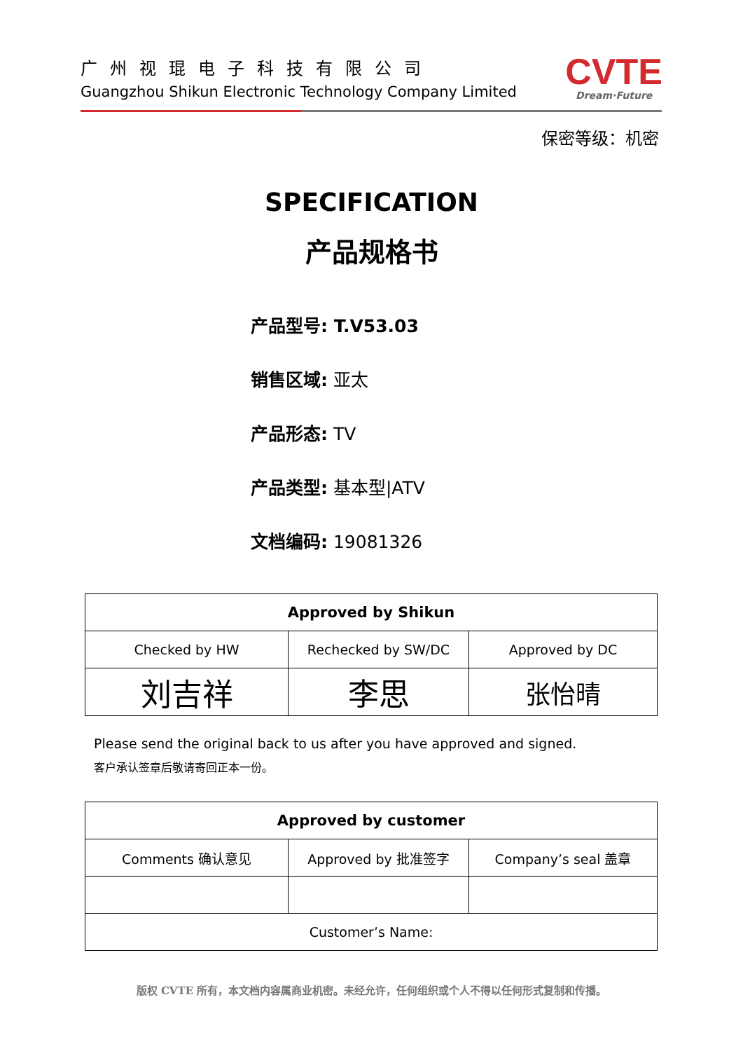广州视琨电子科技有限公司
Guangzhou Shikun Electronic Technology Company Limited
CVTE
Dream·Future
保密等级：机密
SPECIFICATION
产品规格书
产品型号: T.V53.03
销售区域: 亚太
产品形态: TV
产品类型: 基本型|ATV
文档编码: 19081326
| Approved by Shikun | | |
| --- | --- | --- |
| Checked by HW | Rechecked by SW/DC | Approved by DC |
| 刘吉祥 | 李思 | 张怡晴 |
Please send the original back to us after you have approved and signed.
客户承认签章后敬请寄回正本一份。
| Approved by customer | | |
| --- | --- | --- |
| Comments 确认意见 | Approved by 批准签字 | Company’s seal 盖章 |
| Customer’s Name: | | |
版权 CVTE 所有，本文档内容属商业机密。未经允许，任何组织或个人不得以任何形式复制和传播。